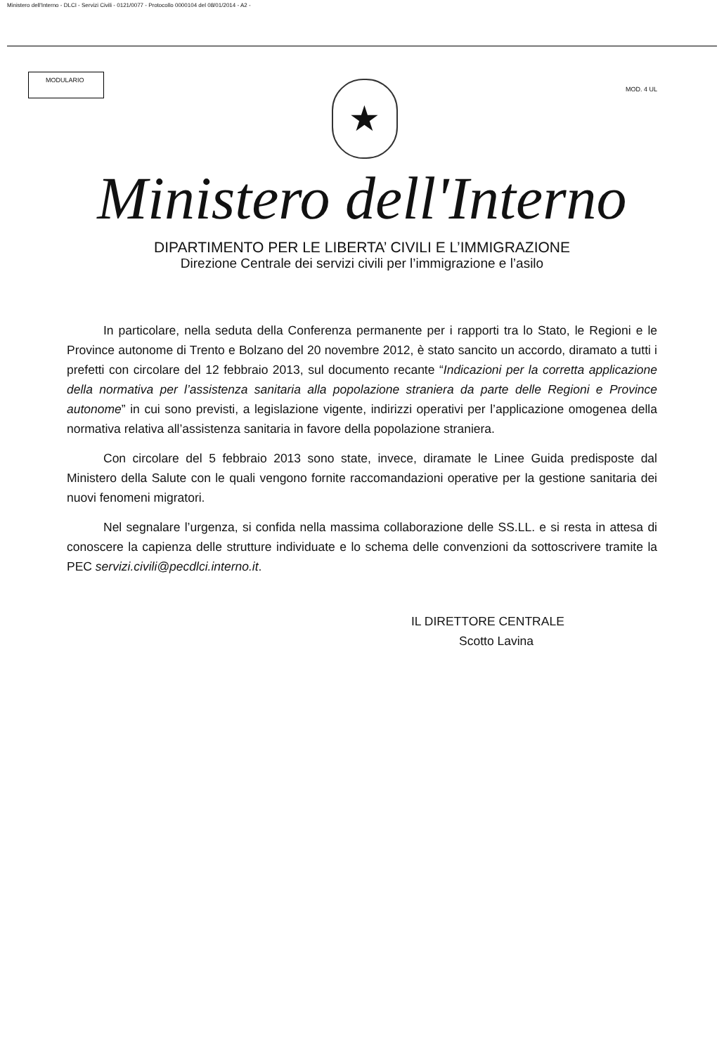Ministero dell'Interno - DLCI - Servizi Civili - 0121/0077 - Protocollo 0000104 del 08/01/2014 - A2 -
MODULARIO
★
MOD. 4 UL
Ministero dell'Interno
DIPARTIMENTO PER LE LIBERTA’ CIVILI E L’IMMIGRAZIONE
Direzione Centrale dei servizi civili per l’immigrazione e l’asilo
In particolare, nella seduta della Conferenza permanente per i rapporti tra lo Stato, le Regioni e le Province autonome di Trento e Bolzano del 20 novembre 2012, è stato sancito un accordo, diramato a tutti i prefetti con circolare del 12 febbraio 2013, sul documento recante “Indicazioni per la corretta applicazione della normativa per l’assistenza sanitaria alla popolazione straniera da parte delle Regioni e Province autonome” in cui sono previsti, a legislazione vigente, indirizzi operativi per l’applicazione omogenea della normativa relativa all’assistenza sanitaria in favore della popolazione straniera.
Con circolare del 5 febbraio 2013 sono state, invece, diramate le Linee Guida predisposte dal Ministero della Salute con le quali vengono fornite raccomandazioni operative per la gestione sanitaria dei nuovi fenomeni migratori.
Nel segnalare l’urgenza, si confida nella massima collaborazione delle SS.LL. e si resta in attesa di conoscere la capienza delle strutture individuate e lo schema delle convenzioni da sottoscrivere tramite la PEC servizi.civili@pecdlci.interno.it.
IL DIRETTORE CENTRALE
Scotto Lavina